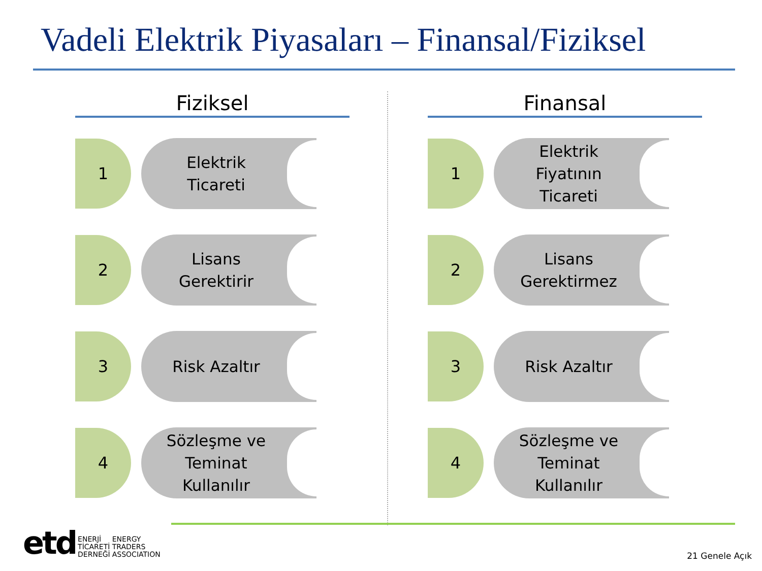Vadeli Elektrik Piyasaları – Finansal/Fiziksel
Fiziksel
1
Elektrik
Ticareti
2
Lisans
Gerektirir
3
Risk Azaltır
4
Sözleşme ve
Teminat
Kullanılır
Finansal
1
Elektrik
Fiyatının
Ticareti
2
Lisans
Gerektirmez
3
Risk Azaltır
4
Sözleşme ve
Teminat
Kullanılır
etd
ENERJİ
TİCARETİ
DERNEĞİ
ENERGY
TRADERS
ASSOCIATION
21 Genele Açık